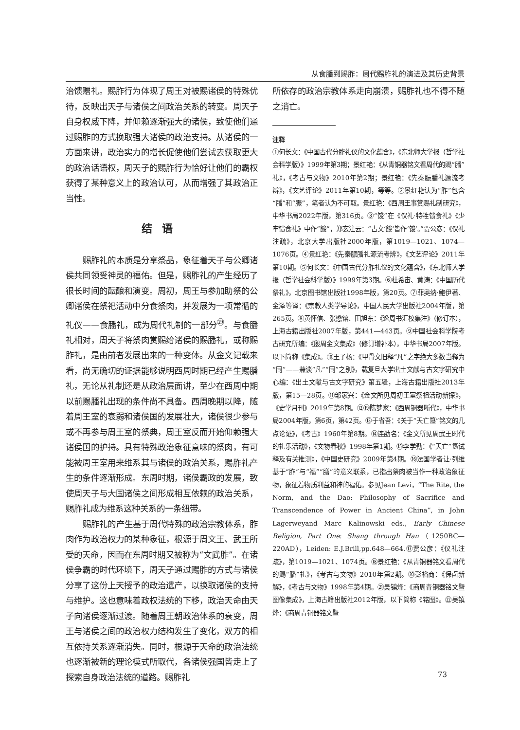从食膰到赐胙：周代赐胙礼的演进及其历史背景
治馈赠礼。赐胙行为体现了周王对被赐诸侯的特殊优待，反映出天子与诸侯之间政治关系的转变。周天子自身权威下降，并仰赖逐渐强大的诸侯，致使他们通过赐胙的方式换取强大诸侯的政治支持。从诸侯的一方面来讲，政治实力的增长促使他们尝试去获取更大的政治话语权，周天子的赐胙行为恰好让他们的霸权获得了某种意义上的政治认可，从而增强了其政治正当性。
结语
赐胙礼的本质是分享祭品，象征着天子与公卿诸侯共同领受神灵的福佑。但是，赐胙礼的产生经历了很长时间的酝酿和演变。周初，周王与参加助祭的公卿诸侯在祭祀活动中分食祭肉，并发展为一项常循的礼仪——食膰礼，成为周代礼制的一部分<sup>㉙</sup>。与食膰礼相对，周天子将祭肉赏赐给诸侯的赐膰礼，或称赐胙礼，是由前者发展出来的一种变体。从金文记载来看，尚无确切的证据能够说明西周时期已经产生赐膰礼，无论从礼制还是从政治层面讲，至少在西周中期以前赐膰礼出现的条件尚不具备。西周晚期以降，随着周王室的衰弱和诸侯国的发展壮大，诸侯很少参与或不再参与周王室的祭典，周王室反而开始仰赖强大诸侯国的护持。具有特殊政治象征意味的祭肉，有可能被周王室用来维系其与诸侯的政治关系，赐胙礼产生的条件逐渐形成。东周时期，诸侯霸政的发展，致使周天子与大国诸侯之间形成相互依赖的政治关系，赐胙礼成为维系这种关系的一条纽带。
赐胙礼的产生基于周代特殊的政治宗教体系，胙肉作为政治权力的某种象征，根源于周文王、武王所受的天命，因而在东周时期又被称为“文武胙”。在诸侯争霸的时代环境下，周天子通过赐胙的方式与诸侯分享了这份上天授予的政治遗产，以换取诸侯的支持与维护。这也意味着政权法统的下移，政治天命由天子向诸侯逐渐过渡。随着周王朝政治体系的衰变，周王与诸侯之间的政治权力结构发生了变化，双方的相互依持关系逐渐消失。同时，根源于天命的政治法统也逐渐被新的理论模式所取代，各诸侯强国皆走上了探索自身政治法统的道路。赐胙礼
所依存的政治宗教体系走向崩溃，赐胙礼也不得不随之消亡。
注释
①何长文：《中国古代分胙礼仪的文化蕴含》，《东北师大学报（哲学社会科学版）》1999年第3期；景红艳：《从青铜器铭文看周代的赐“膰”礼》，《考古与文物》2010年第2期；景红艳：《先秦脤膰礼源流考辨》，《文艺评论》2011年第10期，等等。②景红艳认为“胙”包含“膰”和“脤”，笔者认为不可取。景红艳：《西周王事赏赐礼制研究》，中华书局2022年版，第316页。③“馂”在《仪礼·特牲馈食礼》《少牢馈食礼》中作“餕”，郑玄注云：“古文‘餕’皆作‘馂’。”贾公彦：《仪礼注疏》，北京大学出版社2000年版，第1019—1021、1074—1076页。④景红艳：《先秦脤膰礼源流考辨》，《文艺评论》2011年第10期。⑤何长文：《中国古代分胙礼仪的文化蕴含》，《东北师大学报（哲学社会科学版）》1999年第3期。⑥杜希宙、黄涛：《中国历代祭礼》，北京图书馆出版社1998年版，第20页。⑦菲奥纳·鲍伊著、金泽等译：《宗教人类学导论》，中国人民大学出版社2004年版，第265页。⑧黄怀信、张懋镕、田旭东：《逸周书汇校集注》（修订本），上海古籍出版社2007年版，第441—443页。⑨中国社会科学院考古研究所编：《殷周金文集成》（修订增补本），中华书局2007年版。以下简称《集成》。⑩王子杨：《甲骨文旧释“凡”之字绝大多数当释为“同”——兼谈“凡”“同”之别》，载复旦大学出土文献与古文字研究中心编：《出土文献与古文字研究》第五辑，上海古籍出版社2013年版，第15—28页。⑪邹家兴：《金文所见周初王室祭祖活动新探》，《史学月刊》2019年第8期。⑫⑲陈梦家：《西周铜器断代》，中华书局2004年版，第6页，第42页。⑬于省吾：《关于“天亡簋”铭文的几点论证》，《考古》1960年第8期。⑭连劭名：《金文所见周武王时代的礼乐活动》，《文物春秋》1998年第1期。⑮李学勤：《“天亡”簋试释及有关推测》，《中国史研究》2009年第4期。⑯法国学者让·列维基于“胙”与“福”“膳”的意义联系，已指出祭肉被当作一种政治象征物，象征着物质利益和神的福佑。参见Jean Levi，“The Rite, the Norm, and the Dao: Philosophy of Sacrifice and Transcendence of Power in Ancient China”, in John Lagerweyand Marc Kalinowski eds., Early Chinese Religion, Part One: Shang through Han（1250BC—220AD），Leiden: E.J.Brill,pp.648—664.⑰贾公彦：《仪礼注疏》，第1019—1021、1074页。⑱景红艳：《从青铜器铭文看周代的赐“膰”礼》，《考古与文物》2010年第2期。⑳彭裕商：《保卣新解》，《考古与文物》1998年第4期。㉑吴镇烽：《商周青铜器铭文暨图像集成》，上海古籍出版社2012年版，以下简称《铭图》。㉒吴镇烽：《商周青铜器铭文暨
73